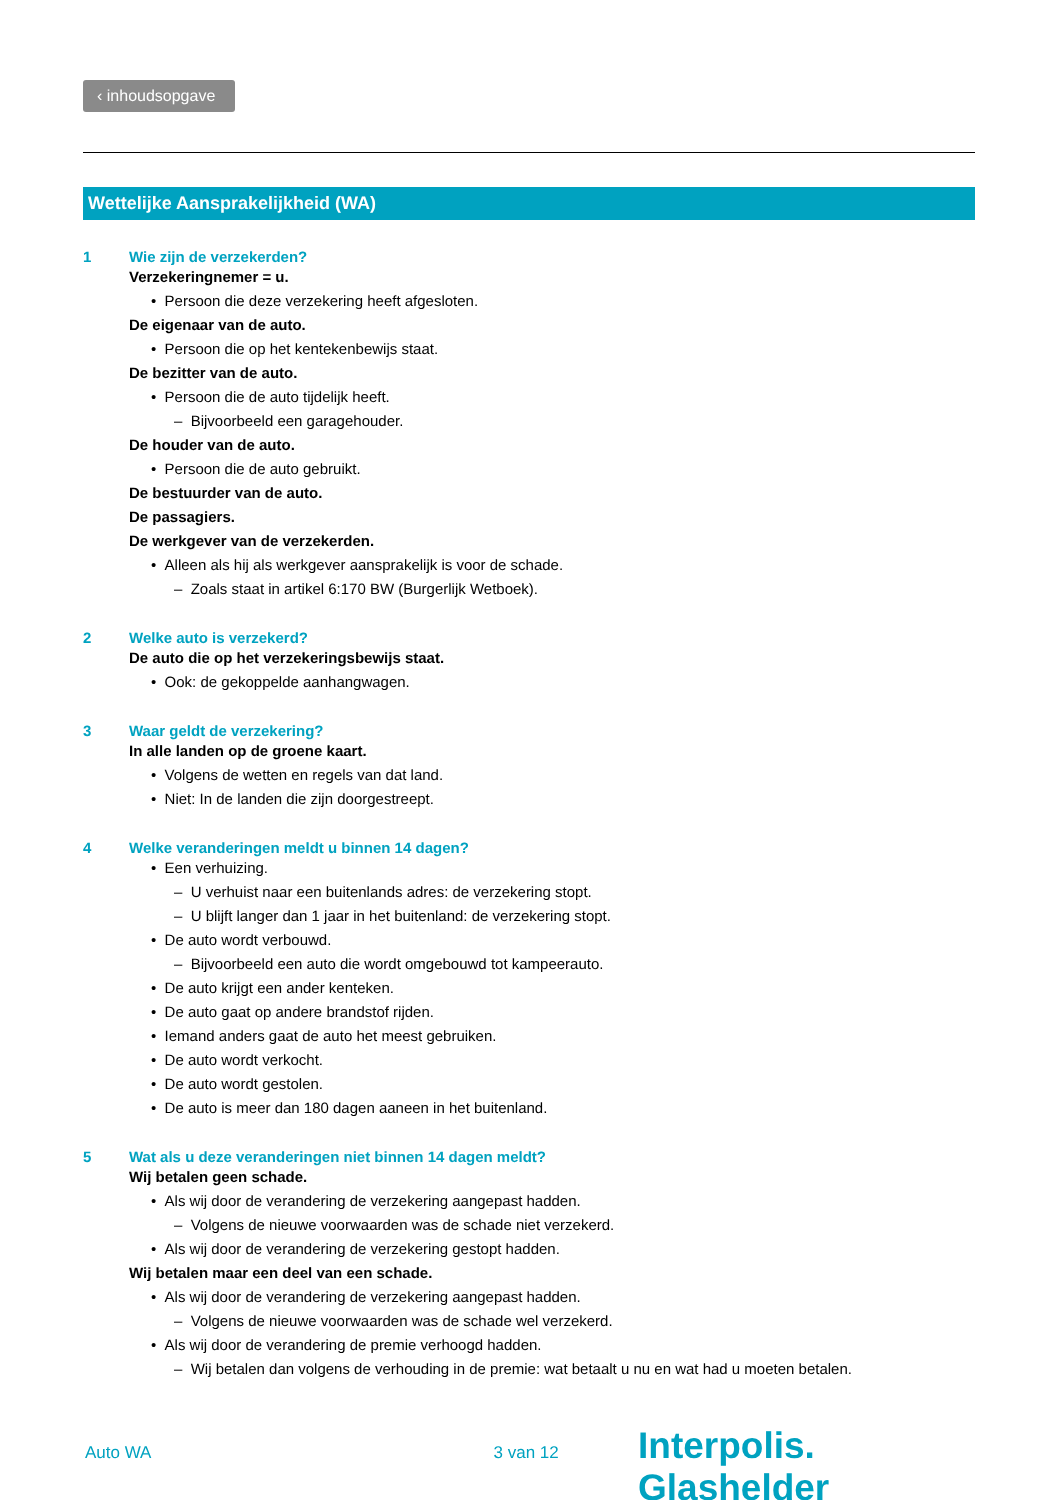‹ inhoudsopgave
Wettelijke Aansprakelijkheid (WA)
1 Wie zijn de verzekerden?
Verzekeringnemer = u.
• Persoon die deze verzekering heeft afgesloten.
De eigenaar van de auto.
• Persoon die op het kentekenbewijs staat.
De bezitter van de auto.
• Persoon die de auto tijdelijk heeft.
– Bijvoorbeeld een garagehouder.
De houder van de auto.
• Persoon die de auto gebruikt.
De bestuurder van de auto.
De passagiers.
De werkgever van de verzekerden.
• Alleen als hij als werkgever aansprakelijk is voor de schade.
– Zoals staat in artikel 6:170 BW (Burgerlijk Wetboek).
2 Welke auto is verzekerd?
De auto die op het verzekeringsbewijs staat.
• Ook: de gekoppelde aanhangwagen.
3 Waar geldt de verzekering?
In alle landen op de groene kaart.
• Volgens de wetten en regels van dat land.
• Niet: In de landen die zijn doorgestreept.
4 Welke veranderingen meldt u binnen 14 dagen?
• Een verhuizing.
– U verhuist naar een buitenlands adres: de verzekering stopt.
– U blijft langer dan 1 jaar in het buitenland: de verzekering stopt.
• De auto wordt verbouwd.
– Bijvoorbeeld een auto die wordt omgebouwd tot kampeerauto.
• De auto krijgt een ander kenteken.
• De auto gaat op andere brandstof rijden.
• Iemand anders gaat de auto het meest gebruiken.
• De auto wordt verkocht.
• De auto wordt gestolen.
• De auto is meer dan 180 dagen aaneen in het buitenland.
5 Wat als u deze veranderingen niet binnen 14 dagen meldt?
Wij betalen geen schade.
• Als wij door de verandering de verzekering aangepast hadden.
– Volgens de nieuwe voorwaarden was de schade niet verzekerd.
• Als wij door de verandering de verzekering gestopt hadden.
Wij betalen maar een deel van een schade.
• Als wij door de verandering de verzekering aangepast hadden.
– Volgens de nieuwe voorwaarden was de schade wel verzekerd.
• Als wij door de verandering de premie verhoogd hadden.
– Wij betalen dan volgens de verhouding in de premie: wat betaalt u nu en wat had u moeten betalen.
Auto WA 3 van 12
Interpolis. Glashelder